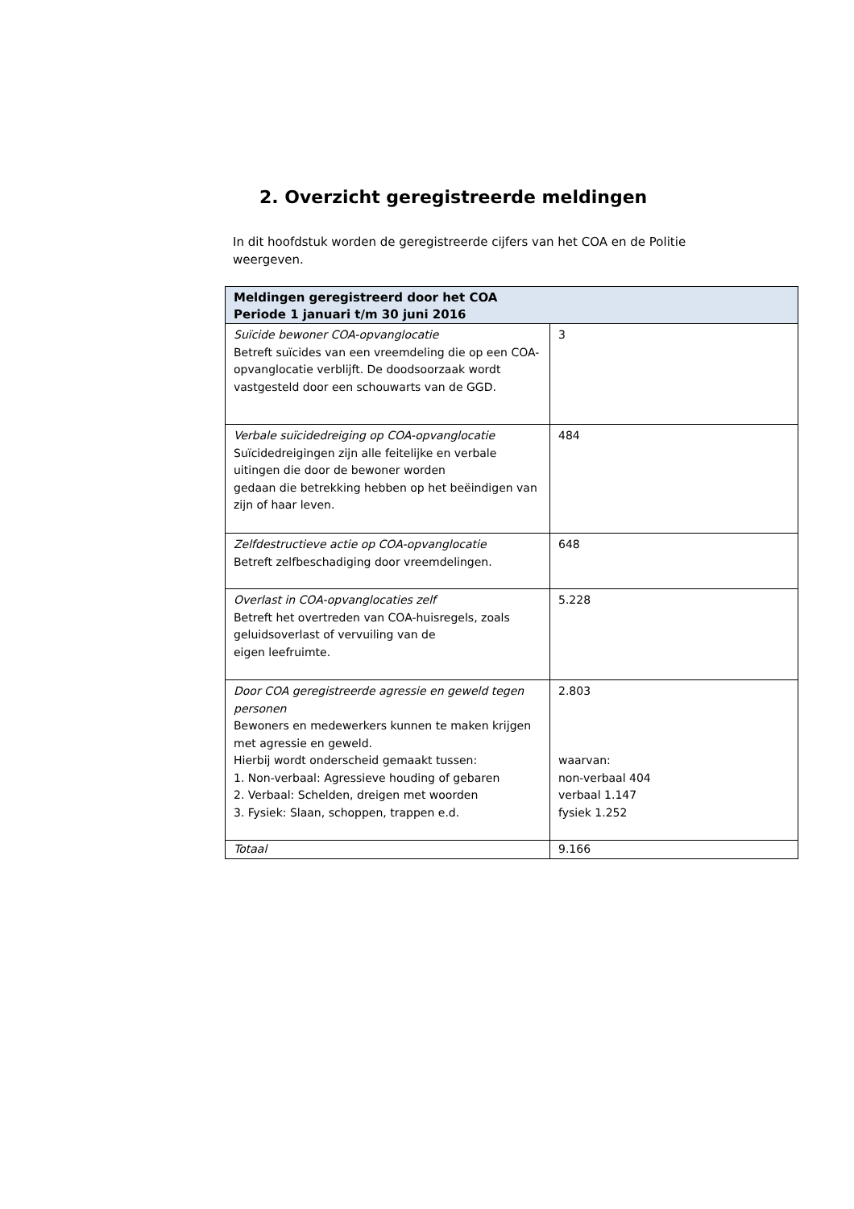2. Overzicht geregistreerde meldingen
In dit hoofdstuk worden de geregistreerde cijfers van het COA en de Politie weergeven.
| Meldingen geregistreerd door het COA Periode 1 januari t/m 30 juni 2016 | |
| --- | --- |
| Suïcide bewoner COA-opvanglocatie Betreft suïcides van een vreemdeling die op een COA-opvanglocatie verblijft. De doodsoorzaak wordt vastgesteld door een schouwarts van de GGD. | 3 |
| Verbale suïcidedreiging op COA-opvanglocatie Suïcidedreigingen zijn alle feitelijke en verbale uitingen die door de bewoner worden gedaan die betrekking hebben op het beëindigen van zijn of haar leven. | 484 |
| Zelfdestructieve actie op COA-opvanglocatie Betreft zelfbeschadiging door vreemdelingen. | 648 |
| Overlast in COA-opvanglocaties zelf Betreft het overtreden van COA-huisregels, zoals geluidsoverlast of vervuiling van de eigen leefruimte. | 5.228 |
| Door COA geregistreerde agressie en geweld tegen personen Bewoners en medewerkers kunnen te maken krijgen met agressie en geweld. Hierbij wordt onderscheid gemaakt tussen: 1. Non-verbaal: Agressieve houding of gebaren 2. Verbaal: Schelden, dreigen met woorden 3. Fysiek: Slaan, schoppen, trappen e.d. | 2.803 waarvan: non-verbaal 404 verbaal 1.147 fysiek 1.252 |
| Totaal | 9.166 |